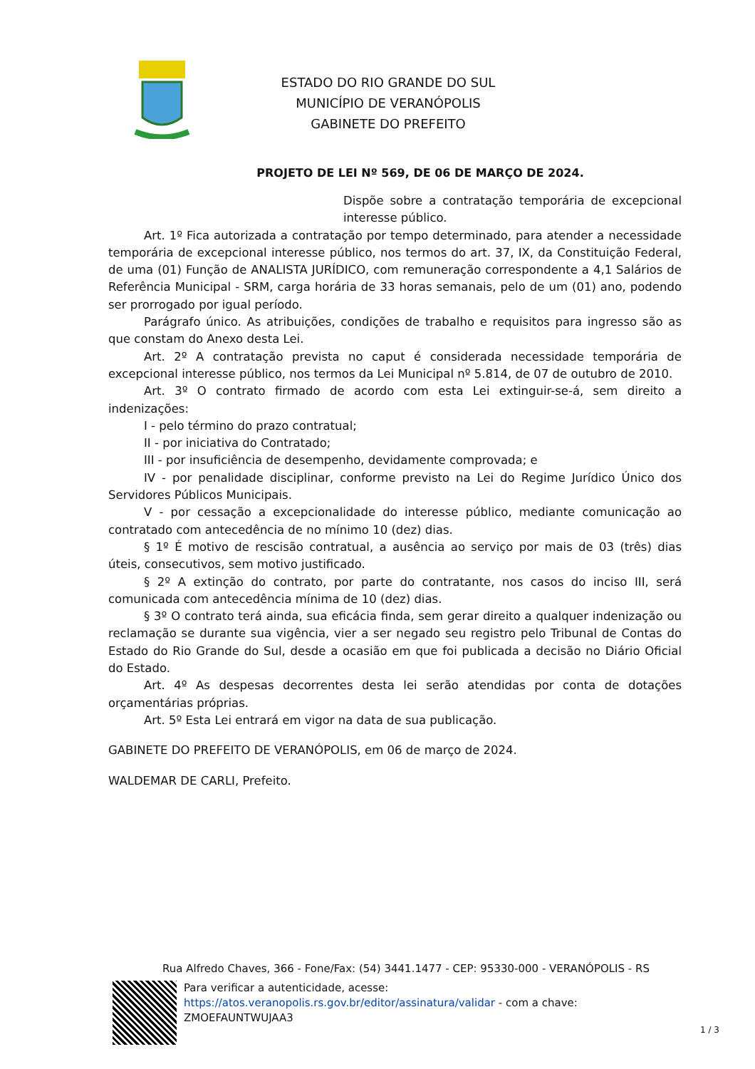ESTADO DO RIO GRANDE DO SUL
MUNICÍPIO DE VERANÓPOLIS
GABINETE DO PREFEITO
PROJETO DE LEI Nº 569, DE 06 DE MARÇO DE 2024.
Dispõe sobre a contratação temporária de excepcional interesse público.
Art. 1º Fica autorizada a contratação por tempo determinado, para atender a necessidade temporária de excepcional interesse público, nos termos do art. 37, IX, da Constituição Federal, de uma (01) Função de ANALISTA JURÍDICO, com remuneração correspondente a 4,1 Salários de Referência Municipal - SRM, carga horária de 33 horas semanais, pelo de um (01) ano, podendo ser prorrogado por igual período.
Parágrafo único. As atribuições, condições de trabalho e requisitos para ingresso são as que constam do Anexo desta Lei.
Art. 2º A contratação prevista no caput é considerada necessidade temporária de excepcional interesse público, nos termos da Lei Municipal nº 5.814, de 07 de outubro de 2010.
Art. 3º O contrato firmado de acordo com esta Lei extinguir-se-á, sem direito a indenizações:
I - pelo término do prazo contratual;
II - por iniciativa do Contratado;
III - por insuficiência de desempenho, devidamente comprovada; e
IV - por penalidade disciplinar, conforme previsto na Lei do Regime Jurídico Único dos Servidores Públicos Municipais.
V - por cessação a excepcionalidade do interesse público, mediante comunicação ao contratado com antecedência de no mínimo 10 (dez) dias.
§ 1º É motivo de rescisão contratual, a ausência ao serviço por mais de 03 (três) dias úteis, consecutivos, sem motivo justificado.
§ 2º A extinção do contrato, por parte do contratante, nos casos do inciso III, será comunicada com antecedência mínima de 10 (dez) dias.
§ 3º O contrato terá ainda, sua eficácia finda, sem gerar direito a qualquer indenização ou reclamação se durante sua vigência, vier a ser negado seu registro pelo Tribunal de Contas do Estado do Rio Grande do Sul, desde a ocasião em que foi publicada a decisão no Diário Oficial do Estado.
Art. 4º As despesas decorrentes desta lei serão atendidas por conta de dotações orçamentárias próprias.
Art. 5º Esta Lei entrará em vigor na data de sua publicação.
GABINETE DO PREFEITO DE VERANÓPOLIS, em 06 de março de 2024.
WALDEMAR DE CARLI, Prefeito.
Rua Alfredo Chaves, 366 - Fone/Fax: (54) 3441.1477 - CEP: 95330-000 - VERANÓPOLIS - RS
Para verificar a autenticidade, acesse:
https://atos.veranopolis.rs.gov.br/editor/assinatura/validar - com a chave:
ZMOEFAUNTWUJAA3
1 / 3